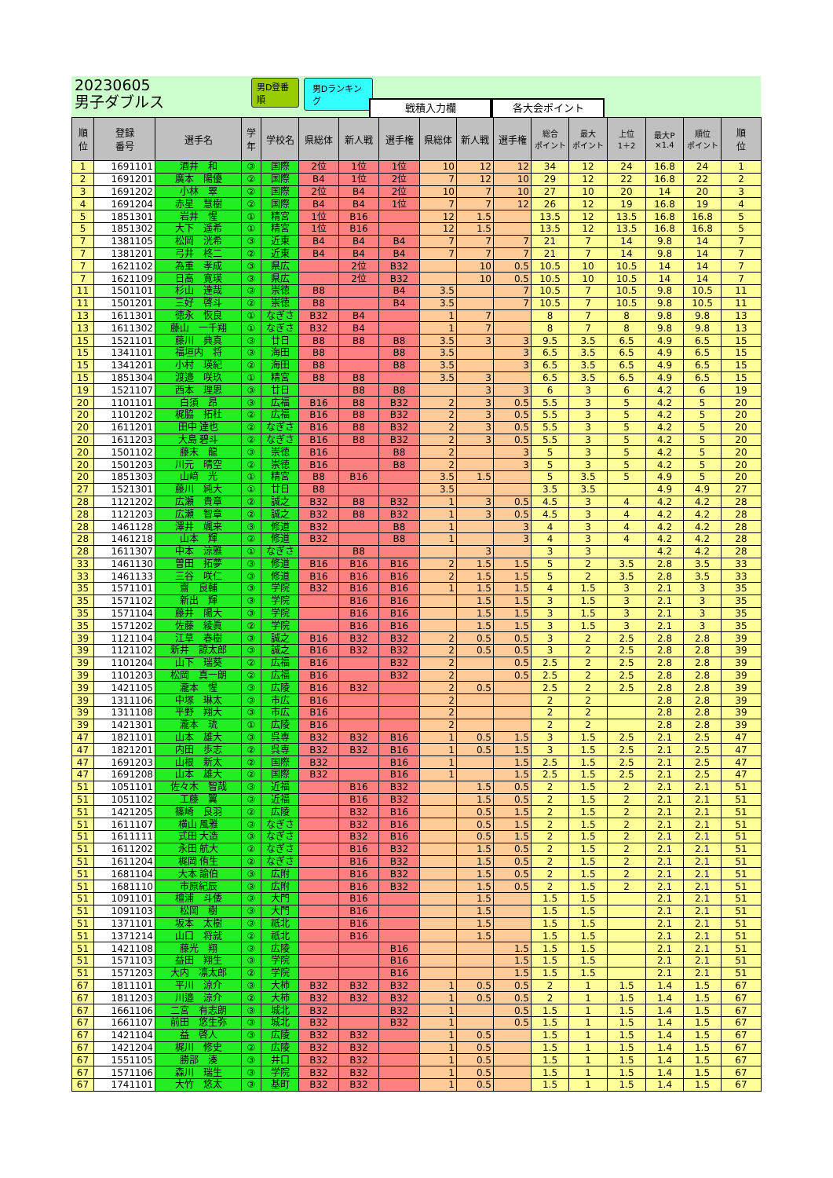20230605
男子ダブルス
男D登番順 男Dランキング
戦積入力欄
各大会ポイント
| 順 位 | 登録 番号 | 選手名 | 学 年 | 学校名 | 県総体 | 新人戦 | 選手権 | 県総体 | 新人戦 | 選手権 | 総合 ポイント | 最大 ポイント | 上位 1＋2 | 最大P ×1.4 | 順位 ポイント | 順 位 |
| --- | --- | --- | --- | --- | --- | --- | --- | --- | --- | --- | --- | --- | --- | --- | --- | --- |
| 1 | 1691101 | 酒井 和 | ③ | 国際 | 2位 | 1位 | 1位 | 10 | 12 | 12 | 34 | 12 | 24 | 16.8 | 24 | 1 |
| 2 | 1691201 | 廣本 陽優 | ② | 国際 | B4 | 1位 | 2位 | 7 | 12 | 10 | 29 | 12 | 22 | 16.8 | 22 | 2 |
| 3 | 1691202 | 小林 翠 | ② | 国際 | 2位 | B4 | 2位 | 10 | 7 | 10 | 27 | 10 | 20 | 14 | 20 | 3 |
| 4 | 1691204 | 赤星 慧樹 | ② | 国際 | B4 | B4 | 1位 | 7 | 7 | 12 | 26 | 12 | 19 | 16.8 | 19 | 4 |
| 5 | 1851301 | 岩井 惺 | ① | 精宮 | 1位 | B16 | | 12 | 1.5 | | 13.5 | 12 | 13.5 | 16.8 | 16.8 | 5 |
| 5 | 1851302 | 大下 遥希 | ① | 精宮 | 1位 | B16 | | 12 | 1.5 | | 13.5 | 12 | 13.5 | 16.8 | 16.8 | 5 |
| 7 | 1381105 | 松岡 洸希 | ③ | 近東 | B4 | B4 | B4 | 7 | 7 | 7 | 21 | 7 | 14 | 9.8 | 14 | 7 |
| 7 | 1381201 | 弓井 柊二 | ② | 近東 | B4 | B4 | B4 | 7 | 7 | 7 | 21 | 7 | 14 | 9.8 | 14 | 7 |
| 7 | 1621102 | 為重 孝成 | ③ | 県広 | | 2位 | B32 | | 10 | 0.5 | 10.5 | 10 | 10.5 | 14 | 14 | 7 |
| 7 | 1621109 | 日高 寛瑛 | ③ | 県広 | | 2位 | B32 | | 10 | 0.5 | 10.5 | 10 | 10.5 | 14 | 14 | 7 |
| 11 | 1501101 | 杉山 達哉 | ③ | 崇徳 | B8 | | B4 | 3.5 | | 7 | 10.5 | 7 | 10.5 | 9.8 | 10.5 | 11 |
| 11 | 1501201 | 三好 啓斗 | ② | 崇徳 | B8 | | B4 | 3.5 | | 7 | 10.5 | 7 | 10.5 | 9.8 | 10.5 | 11 |
| 13 | 1611301 | 徳永 恢良 | ① | なぎさ | B32 | B4 | | 1 | 7 | | 8 | 7 | 8 | 9.8 | 9.8 | 13 |
| 13 | 1611302 | 藤山 一千翔 | ① | なぎさ | B32 | B4 | | 1 | 7 | | 8 | 7 | 8 | 9.8 | 9.8 | 13 |
| 15 | 1521101 | 藤川 典真 | ③ | 廿日 | B8 | B8 | B8 | 3.5 | 3 | 3 | 9.5 | 3.5 | 6.5 | 4.9 | 6.5 | 15 |
| 15 | 1341101 | 福垣内 将 | ③ | 海田 | B8 | | B8 | 3.5 | | 3 | 6.5 | 3.5 | 6.5 | 4.9 | 6.5 | 15 |
| 15 | 1341201 | 小村 瑛紀 | ② | 海田 | B8 | | B8 | 3.5 | | 3 | 6.5 | 3.5 | 6.5 | 4.9 | 6.5 | 15 |
| 15 | 1851304 | 渡邉 咲玖 | ① | 精宮 | B8 | B8 | | 3.5 | 3 | | 6.5 | 3.5 | 6.5 | 4.9 | 6.5 | 15 |
| 19 | 1521107 | 西本 理恩 | ③ | 廿日 | | B8 | B8 | | 3 | 3 | 6 | 3 | 6 | 4.2 | 6 | 19 |
| 20 | 1101101 | 白須 昂 | ③ | 広福 | B16 | B8 | B32 | 2 | 3 | 0.5 | 5.5 | 3 | 5 | 4.2 | 5 | 20 |
| 20 | 1101202 | 梶脇 拓杜 | ② | 広福 | B16 | B8 | B32 | 2 | 3 | 0.5 | 5.5 | 3 | 5 | 4.2 | 5 | 20 |
| 20 | 1611201 | 田中 達也 | ② | なぎさ | B16 | B8 | B32 | 2 | 3 | 0.5 | 5.5 | 3 | 5 | 4.2 | 5 | 20 |
| 20 | 1611203 | 大島 碧斗 | ② | なぎさ | B16 | B8 | B32 | 2 | 3 | 0.5 | 5.5 | 3 | 5 | 4.2 | 5 | 20 |
| 20 | 1501102 | 藤末 龍 | ③ | 崇徳 | B16 | | B8 | 2 | | 3 | 5 | 3 | 5 | 4.2 | 5 | 20 |
| 20 | 1501203 | 川元 晴空 | ② | 崇徳 | B16 | | B8 | 2 | | 3 | 5 | 3 | 5 | 4.2 | 5 | 20 |
| 20 | 1851303 | 山﨑 光 | ① | 精宮 | B8 | B16 | | 3.5 | 1.5 | | 5 | 3.5 | 5 | 4.9 | 5 | 20 |
| 27 | 1521301 | 藤川 純大 | ① | 廿日 | B8 | | | 3.5 | | | 3.5 | 3.5 | | 4.9 | 4.9 | 27 |
| 28 | 1121202 | 広瀬 貴章 | ② | 誠之 | B32 | B8 | B32 | 1 | 3 | 0.5 | 4.5 | 3 | 4 | 4.2 | 4.2 | 28 |
| 28 | 1121203 | 広瀬 智章 | ② | 誠之 | B32 | B8 | B32 | 1 | 3 | 0.5 | 4.5 | 3 | 4 | 4.2 | 4.2 | 28 |
| 28 | 1461128 | 澤井 颯来 | ③ | 修道 | B32 | | B8 | 1 | | 3 | 4 | 3 | 4 | 4.2 | 4.2 | 28 |
| 28 | 1461218 | 山本 輝 | ② | 修道 | B32 | | B8 | 1 | | 3 | 4 | 3 | 4 | 4.2 | 4.2 | 28 |
| 28 | 1611307 | 中本 涼雅 | ① | なぎさ | | B8 | | | 3 | | 3 | 3 | | 4.2 | 4.2 | 28 |
| 33 | 1461130 | 曽田 拓夢 | ③ | 修道 | B16 | B16 | B16 | 2 | 1.5 | 1.5 | 5 | 2 | 3.5 | 2.8 | 3.5 | 33 |
| 33 | 1461133 | 三谷 咲仁 | ③ | 修道 | B16 | B16 | B16 | 2 | 1.5 | 1.5 | 5 | 2 | 3.5 | 2.8 | 3.5 | 33 |
| 35 | 1571101 | 齋 良輔 | ③ | 学院 | B32 | B16 | B16 | 1 | 1.5 | 1.5 | 4 | 1.5 | 3 | 2.1 | 3 | 35 |
| 35 | 1571102 | 新出 輝 | ③ | 学院 | | B16 | B16 | | 1.5 | 1.5 | 3 | 1.5 | 3 | 2.1 | 3 | 35 |
| 35 | 1571104 | 藤井 陽大 | ③ | 学院 | | B16 | B16 | | 1.5 | 1.5 | 3 | 1.5 | 3 | 2.1 | 3 | 35 |
| 35 | 1571202 | 佐藤 綾眞 | ② | 学院 | | B16 | B16 | | 1.5 | 1.5 | 3 | 1.5 | 3 | 2.1 | 3 | 35 |
| 39 | 1121104 | 江草 春樹 | ③ | 誠之 | B16 | B32 | B32 | 2 | 0.5 | 0.5 | 3 | 2 | 2.5 | 2.8 | 2.8 | 39 |
| 39 | 1121102 | 新井 諒太郎 | ③ | 誠之 | B16 | B32 | B32 | 2 | 0.5 | 0.5 | 3 | 2 | 2.5 | 2.8 | 2.8 | 39 |
| 39 | 1101204 | 山下 瑞葵 | ② | 広福 | B16 | | B32 | 2 | | 0.5 | 2.5 | 2 | 2.5 | 2.8 | 2.8 | 39 |
| 39 | 1101203 | 松岡 真一朗 | ② | 広福 | B16 | | B32 | 2 | | 0.5 | 2.5 | 2 | 2.5 | 2.8 | 2.8 | 39 |
| 39 | 1421105 | 瀧本 惺 | ③ | 広陵 | B16 | B32 | | 2 | 0.5 | | 2.5 | 2 | 2.5 | 2.8 | 2.8 | 39 |
| 39 | 1311106 | 中塚 琳太 | ③ | 市広 | B16 | | | 2 | | | 2 | 2 | | 2.8 | 2.8 | 39 |
| 39 | 1311108 | 平野 翔大 | ③ | 市広 | B16 | | | 2 | | | 2 | 2 | | 2.8 | 2.8 | 39 |
| 39 | 1421301 | 瀧本 琉 | ① | 広陵 | B16 | | | 2 | | | 2 | 2 | | 2.8 | 2.8 | 39 |
| 47 | 1821101 | 山本 雄大 | ③ | 呉専 | B32 | B32 | B16 | 1 | 0.5 | 1.5 | 3 | 1.5 | 2.5 | 2.1 | 2.5 | 47 |
| 47 | 1821201 | 内田 歩志 | ② | 呉専 | B32 | B32 | B16 | 1 | 0.5 | 1.5 | 3 | 1.5 | 2.5 | 2.1 | 2.5 | 47 |
| 47 | 1691203 | 山根 新太 | ② | 国際 | B32 | | B16 | 1 | | 1.5 | 2.5 | 1.5 | 2.5 | 2.1 | 2.5 | 47 |
| 47 | 1691208 | 山本 雄大 | ② | 国際 | B32 | | B16 | 1 | | 1.5 | 2.5 | 1.5 | 2.5 | 2.1 | 2.5 | 47 |
| 51 | 1051101 | 佐々木 智哉 | ③ | 近福 | | B16 | B32 | | 1.5 | 0.5 | 2 | 1.5 | 2 | 2.1 | 2.1 | 51 |
| 51 | 1051102 | 工藤 翼 | ③ | 近福 | | B16 | B32 | | 1.5 | 0.5 | 2 | 1.5 | 2 | 2.1 | 2.1 | 51 |
| 51 | 1421205 | 篠崎 良羽 | ② | 広陵 | | B32 | B16 | | 0.5 | 1.5 | 2 | 1.5 | 2 | 2.1 | 2.1 | 51 |
| 51 | 1611107 | 横山 風雅 | ③ | なぎさ | | B32 | B16 | | 0.5 | 1.5 | 2 | 1.5 | 2 | 2.1 | 2.1 | 51 |
| 51 | 1611111 | 式田 大造 | ③ | なぎさ | | B32 | B16 | | 0.5 | 1.5 | 2 | 1.5 | 2 | 2.1 | 2.1 | 51 |
| 51 | 1611202 | 永田 航大 | ② | なぎさ | | B16 | B32 | | 1.5 | 0.5 | 2 | 1.5 | 2 | 2.1 | 2.1 | 51 |
| 51 | 1611204 | 梶岡 侑生 | ② | なぎさ | | B16 | B32 | | 1.5 | 0.5 | 2 | 1.5 | 2 | 2.1 | 2.1 | 51 |
| 51 | 1681104 | 大本 諭伯 | ③ | 広附 | | B16 | B32 | | 1.5 | 0.5 | 2 | 1.5 | 2 | 2.1 | 2.1 | 51 |
| 51 | 1681110 | 市原紀辰 | ③ | 広附 | | B16 | B32 | | 1.5 | 0.5 | 2 | 1.5 | 2 | 2.1 | 2.1 | 51 |
| 51 | 1091101 | 檀浦 斗倭 | ③ | 大門 | | B16 | | | 1.5 | | 1.5 | 1.5 | | 2.1 | 2.1 | 51 |
| 51 | 1091103 | 松岡 樹 | ③ | 大門 | | B16 | | | 1.5 | | 1.5 | 1.5 | | 2.1 | 2.1 | 51 |
| 51 | 1371101 | 坂本 太樹 | ③ | 祇北 | | B16 | | | 1.5 | | 1.5 | 1.5 | | 2.1 | 2.1 | 51 |
| 51 | 1371214 | 山口 将就 | ② | 祇北 | | B16 | | | 1.5 | | 1.5 | 1.5 | | 2.1 | 2.1 | 51 |
| 51 | 1421108 | 藤光 翔 | ③ | 広陵 | | | B16 | | | 1.5 | 1.5 | 1.5 | | 2.1 | 2.1 | 51 |
| 51 | 1571103 | 益田 翔生 | ③ | 学院 | | | B16 | | | 1.5 | 1.5 | 1.5 | | 2.1 | 2.1 | 51 |
| 51 | 1571203 | 大内 凛太郎 | ② | 学院 | | | B16 | | | 1.5 | 1.5 | 1.5 | | 2.1 | 2.1 | 51 |
| 67 | 1811101 | 平川 涼介 | ③ | 大柿 | B32 | B32 | B32 | 1 | 0.5 | 0.5 | 2 | 1 | 1.5 | 1.4 | 1.5 | 67 |
| 67 | 1811203 | 川邉 涼介 | ② | 大柿 | B32 | B32 | B32 | 1 | 0.5 | 0.5 | 2 | 1 | 1.5 | 1.4 | 1.5 | 67 |
| 67 | 1661106 | 二宮 有志朗 | ③ | 城北 | B32 | | B32 | 1 | | 0.5 | 1.5 | 1 | 1.5 | 1.4 | 1.5 | 67 |
| 67 | 1661107 | 前田 悠生弥 | ③ | 城北 | B32 | | B32 | 1 | | 0.5 | 1.5 | 1 | 1.5 | 1.4 | 1.5 | 67 |
| 67 | 1421104 | 益 啓人 | ③ | 広陵 | B32 | B32 | | 1 | 0.5 | | 1.5 | 1 | 1.5 | 1.4 | 1.5 | 67 |
| 67 | 1421204 | 梶川 修史 | ② | 広陵 | B32 | B32 | | 1 | 0.5 | | 1.5 | 1 | 1.5 | 1.4 | 1.5 | 67 |
| 67 | 1551105 | 勝部 湊 | ③ | 井口 | B32 | B32 | | 1 | 0.5 | | 1.5 | 1 | 1.5 | 1.4 | 1.5 | 67 |
| 67 | 1571106 | 森川 瑞生 | ③ | 学院 | B32 | B32 | | 1 | 0.5 | | 1.5 | 1 | 1.5 | 1.4 | 1.5 | 67 |
| 67 | 1741101 | 大竹 悠太 | ③ | 基町 | B32 | B32 | | 1 | 0.5 | | 1.5 | 1 | 1.5 | 1.4 | 1.5 | 67 |